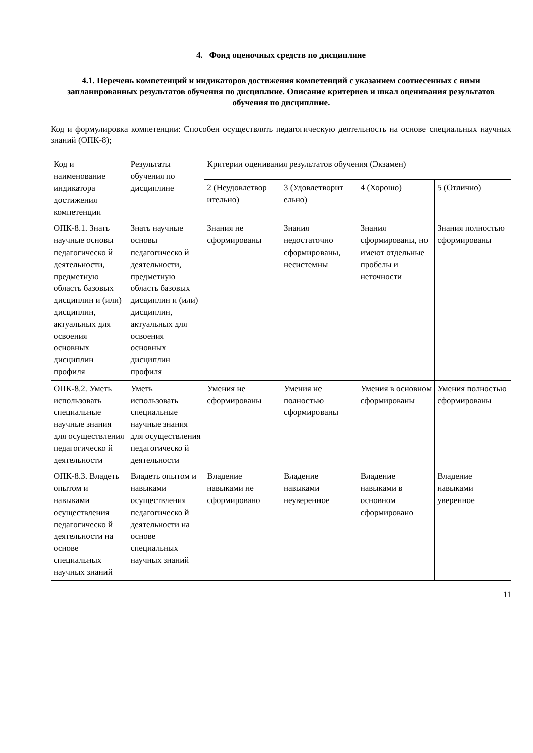4. Фонд оценочных средств по дисциплине
4.1. Перечень компетенций и индикаторов достижения компетенций с указанием соотнесенных с ними запланированных результатов обучения по дисциплине. Описание критериев и шкал оценивания результатов обучения по дисциплине.
Код и формулировка компетенции: Способен осуществлять педагогическую деятельность на основе специальных научных знаний (ОПК-8);
| Код и наименование индикатора достижения компетенции | Результаты обучения по дисциплине | Критерии оценивания результатов обучения (Экзамен) | | | |
| --- | --- | --- | --- | --- | --- |
| | | 2 (Неудовлетвор ительно) | 3 (Удовлетворит ельно) | 4 (Хорошо) | 5 (Отлично) |
| ОПК-8.1. Знать научные основы педагогическо й деятельности, предметную область базовых дисциплин и (или) дисциплин, актуальных для освоения основных дисциплин профиля | Знать научные основы педагогическо й деятельности, предметную область базовых дисциплин и (или) дисциплин, актуальных для освоения основных дисциплин профиля | Знания не сформированы | Знания недостаточно сформированы, несистемны | Знания сформированы, но имеют отдельные пробелы и неточности | Знания полностью сформированы |
| ОПК-8.2. Уметь использовать специальные научные знания для осуществления педагогическо й деятельности | Уметь использовать специальные научные знания для осуществления педагогическо й деятельности | Умения не сформированы | Умения не полностью сформированы | Умения в основном сформированы | Умения полностью сформированы |
| ОПК-8.3. Владеть опытом и навыками осуществления педагогическо й деятельности на основе специальных научных знаний | Владеть опытом и навыками осуществления педагогическо й деятельности на основе специальных научных знаний | Владение навыками не сформировано | Владение навыками неуверенное | Владение навыками в основном сформировано | Владение навыками уверенное |
11